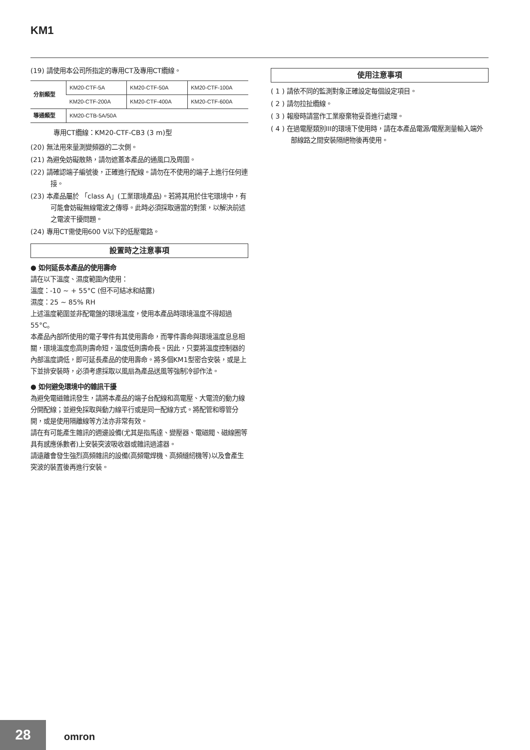KM1
(19) 請使用本公司所指定的專用CT及專用CT纜線。
| 分割類型 | KM20-CTF-5A | KM20-CTF-50A | KM20-CTF-100A |
| | KM20-CTF-200A | KM20-CTF-400A | KM20-CTF-600A |
| 導通類型 | KM20-CTB-5A/50A | | |
專用CT纜線：KM20-CTF-CB3 (3 m)型
(20) 無法用來量測變頻器的二次側。
(21) 為避免妨礙散熱，請勿遮蓋本產品的通風口及周圍。
(22) 請確認端子編號後，正確進行配線。請勿在不使用的端子上進行任何連接。
(23) 本產品屬於 「class A」(工業環境產品)。若將其用於住宅環境中，有可能會妨礙無線電波之傳導。此時必須採取適當的對策，以解決前述之電波干擾問題。
(24) 專用CT需使用600 V以下的低壓電路。
設置時之注意事項
● 如何延長本產品的使用壽命
請在以下溫度、濕度範圍內使用：
溫度：-10 ~ + 55°C (但不可結冰和結露)
濕度：25 ~ 85% RH
上述溫度範圍並非配電盤的環境溫度，使用本產品時環境溫度不得超過55°C。
本產品內部所使用的電子零件有其使用壽命，而零件壽命與環境溫度息息相關，環境溫度愈高則壽命短，溫度低則壽命長。因此，只要將溫度控制器的內部溫度調低，即可延長產品的使用壽命。將多個KM1型密合安裝，或是上下並排安裝時，必須考慮採取以風扇為產品送風等強制冷卻作法。
● 如何避免環境中的雜訊干擾
為避免電磁雜訊發生，請將本產品的端子台配線和高電壓、大電流的動力線分開配線；並避免採取與動力線平行或是同一配線方式。將配管和導管分開，或是使用隔離線等方法亦非常有效。
請在有可能產生雜訊的週邊設備(尤其是指馬達、變壓器、電磁閥、磁線圈等具有感應係數者)上安裝突波吸收器或雜訊過濾器。
請遠離會發生強烈高頻雜訊的設備(高頻電焊機、高頻縫紉機等)以及會產生突波的裝置後再進行安裝。
使用注意事項
( 1 ) 請依不同的監測對象正確設定每個設定項目。
( 2 ) 請勿拉扯纜線。
( 3 ) 報廢時請當作工業廢棄物妥善進行處理。
( 4 ) 在過電壓類別III的環境下使用時，請在本產品電源/電壓測量輸入端外部線路之間安裝隔絕物後再使用。
28
omron